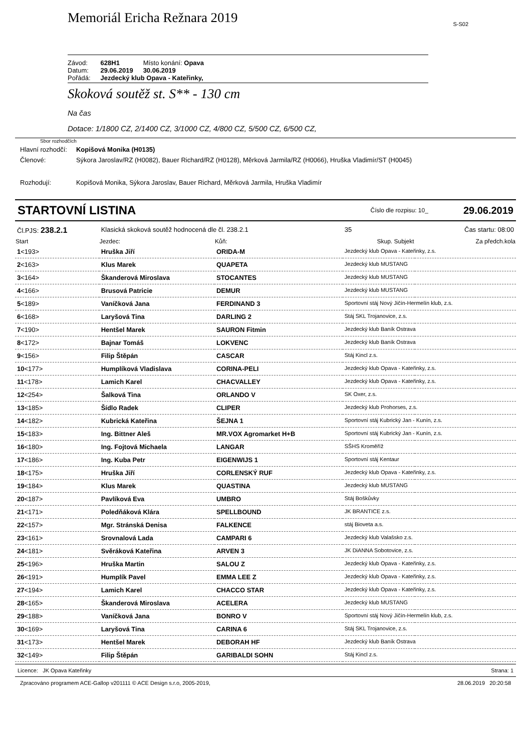Memoriál Ericha Režnara 2019
S-S02
| Závod: | 628H1 | Místo konání: Opava |
| Datum: | 29.06.2019 | 30.06.2019 |
| Pořádá: | Jezdecký klub Opava - Kateřinky, | |
Skoková soutěž st. S** - 130 cm
Na čas
Dotace: 1/1800 CZ, 2/1400 CZ, 3/1000 CZ, 4/800 CZ, 5/500 CZ, 6/500 CZ,
Sbor rozhodčích
| Hlavní rozhodčí: | Kopišová Monika (H0135) |
| Členové: | Sýkora Jaroslav/RZ (H0082), Bauer Richard/RZ (H0128), Měrková Jarmila/RZ (H0066), Hruška Vladimír/ST (H0045) |
| Rozhodují: | Kopišová Monika, Sýkora Jaroslav, Bauer Richard, Měrková Jarmila, Hruška Vladimír |
STARTOVNÍ LISTINA Číslo dle rozpisu: 10_ 29.06.2019
| Čl.PJS: 238.2.1 | Klasická skoková soutěž hodnocená dle čl. 238.2.1 | | 35 | Čas startu: 08:00 |
| Start | Jezdec: | Kůň: | Skup. Subjekt | Za předch.kola |
| 1 <193> | Hruška Jiří | ORIDA-M | Jezdecký klub Opava - Kateřinky, z.s. | |
| 2 <163> | Klus Marek | QUAPETA | Jezdecký klub MUSTANG | |
| 3 <164> | Škanderová Miroslava | STOCANTES | Jezdecký klub MUSTANG | |
| 4 <166> | Brusová Patricie | DEMUR | Jezdecký klub MUSTANG | |
| 5 <189> | Vaníčková Jana | FERDINAND 3 | Sportovní stáj Nový Jičín-Hermelín klub, z.s. | |
| 6 <168> | Laryšová Tina | DARLING 2 | Stáj SKL Trojanovice, z.s. | |
| 7 <190> | Hentšel Marek | SAURON Fitmin | Jezdecký klub Baník Ostrava | |
| 8 <172> | Bajnar Tomáš | LOKVENC | Jezdecký klub Baník Ostrava | |
| 9 <156> | Filip Štěpán | CASCAR | Stáj Kincl z.s. | |
| 10 <177> | Humplíková Vladislava | CORINA-PELI | Jezdecký klub Opava - Kateřinky, z.s. | |
| 11 <178> | Lamich Karel | CHACVALLEY | Jezdecký klub Opava - Kateřinky, z.s. | |
| 12 <254> | Šalková Tina | ORLANDO V | SK Oxer, z.s. | |
| 13 <185> | Šídlo Radek | CLIPER | Jezdecký klub Prohorses, z.s. | |
| 14 <182> | Kubrická Kateřina | ŠEJNA 1 | Sportovní stáj Kubrický Jan - Kunín, z.s. | |
| 15 <183> | Ing. Bittner Aleš | MR.VOX Agromarket H+B | Sportovní stáj Kubrický Jan - Kunín, z.s. | |
| 16 <180> | Ing. Fojtová Michaela | LANGAR | SŠHS Kroměříž | |
| 17 <186> | Ing. Kuba Petr | EIGENWIJS 1 | Sportovní stáj Kentaur | |
| 18 <175> | Hruška Jiří | CORLENSKÝ RUF | Jezdecký klub Opava - Kateřinky, z.s. | |
| 19 <184> | Klus Marek | QUASTINA | Jezdecký klub MUSTANG | |
| 20 <187> | Pavlíková Eva | UMBRO | Stáj Boškůvky | |
| 21 <171> | Poledňáková Klára | SPELLBOUND | JK BRANTICE z.s. | |
| 22 <157> | Mgr. Stránská Denisa | FALKENCE | stáj Bioveta a.s. | |
| 23 <161> | Srovnalová Lada | CAMPARI 6 | Jezdecký klub Valašsko z.s. | |
| 24 <181> | Svěráková Kateřina | ARVEN 3 | JK DiANNA Sobotovice, z.s. | |
| 25 <196> | Hruška Martin | SALOU Z | Jezdecký klub Opava - Kateřinky, z.s. | |
| 26 <191> | Humplík Pavel | EMMA LEE Z | Jezdecký klub Opava - Kateřinky, z.s. | |
| 27 <194> | Lamich Karel | CHACCO STAR | Jezdecký klub Opava - Kateřinky, z.s. | |
| 28 <165> | Škanderová Miroslava | ACELERA | Jezdecký klub MUSTANG | |
| 29 <188> | Vaníčková Jana | BONRO V | Sportovní stáj Nový Jičín-Hermelín klub, z.s. | |
| 30 <169> | Laryšová Tina | CARINA 6 | Stáj SKL Trojanovice, z.s. | |
| 31 <173> | Hentšel Marek | DEBORAH HF | Jezdecký klub Baník Ostrava | |
| 32 <149> | Filip Štěpán | GARIBALDI SOHN | Stáj Kincl z.s. | |
Licence: JK Opava Kateřinky Strana: 1
Zpracováno programem ACE-Gallop v201111 © ACE Design s.r.o, 2005-2019, 28.06.2019 20:20:58